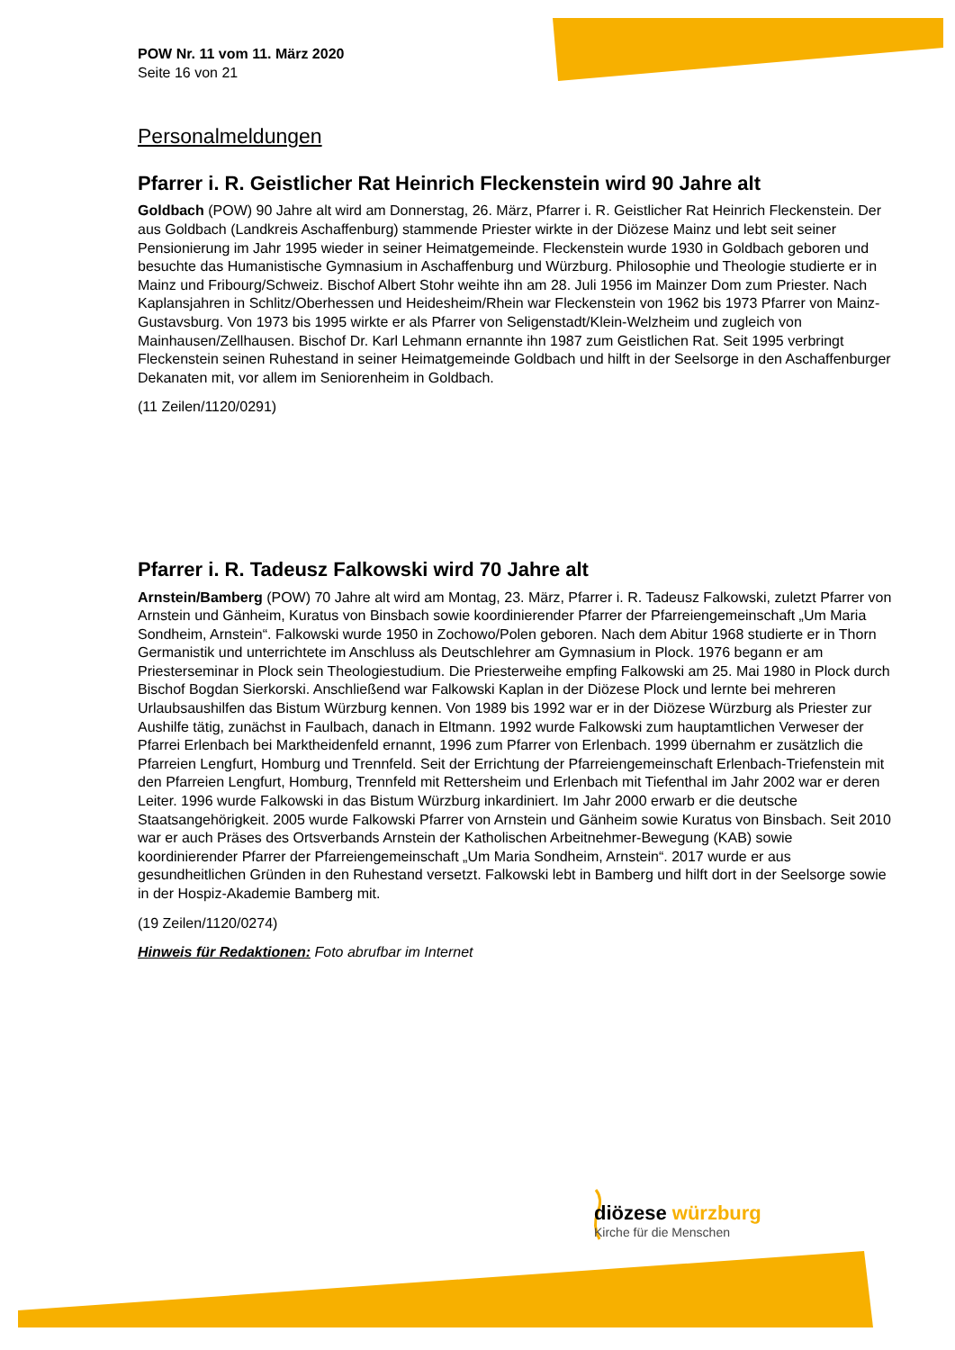POW Nr. 11 vom 11. März 2020
Seite 16 von 21
Personalmeldungen
Pfarrer i. R. Geistlicher Rat Heinrich Fleckenstein wird 90 Jahre alt
Goldbach (POW) 90 Jahre alt wird am Donnerstag, 26. März, Pfarrer i. R. Geistlicher Rat Heinrich Fleckenstein. Der aus Goldbach (Landkreis Aschaffenburg) stammende Priester wirkte in der Diözese Mainz und lebt seit seiner Pensionierung im Jahr 1995 wieder in seiner Heimatgemeinde. Fleckenstein wurde 1930 in Goldbach geboren und besuchte das Humanistische Gymnasium in Aschaffenburg und Würzburg. Philosophie und Theologie studierte er in Mainz und Fribourg/Schweiz. Bischof Albert Stohr weihte ihn am 28. Juli 1956 im Mainzer Dom zum Priester. Nach Kaplansjahren in Schlitz/Oberhessen und Heidesheim/Rhein war Fleckenstein von 1962 bis 1973 Pfarrer von Mainz-Gustavsburg. Von 1973 bis 1995 wirkte er als Pfarrer von Seligenstadt/Klein-Welzheim und zugleich von Mainhausen/Zellhausen. Bischof Dr. Karl Lehmann ernannte ihn 1987 zum Geistlichen Rat. Seit 1995 verbringt Fleckenstein seinen Ruhestand in seiner Heimatgemeinde Goldbach und hilft in der Seelsorge in den Aschaffenburger Dekanaten mit, vor allem im Seniorenheim in Goldbach.
(11 Zeilen/1120/0291)
Pfarrer i. R. Tadeusz Falkowski wird 70 Jahre alt
Arnstein/Bamberg (POW) 70 Jahre alt wird am Montag, 23. März, Pfarrer i. R. Tadeusz Falkowski, zuletzt Pfarrer von Arnstein und Gänheim, Kuratus von Binsbach sowie koordinierender Pfarrer der Pfarreiengemeinschaft „Um Maria Sondheim, Arnstein“. Falkowski wurde 1950 in Zochowo/Polen geboren. Nach dem Abitur 1968 studierte er in Thorn Germanistik und unterrichtete im Anschluss als Deutschlehrer am Gymnasium in Plock. 1976 begann er am Priesterseminar in Plock sein Theologiestudium. Die Priesterweihe empfing Falkowski am 25. Mai 1980 in Plock durch Bischof Bogdan Sierkorski. Anschließend war Falkowski Kaplan in der Diözese Plock und lernte bei mehreren Urlaubsaushilfen das Bistum Würzburg kennen. Von 1989 bis 1992 war er in der Diözese Würzburg als Priester zur Aushilfe tätig, zunächst in Faulbach, danach in Eltmann. 1992 wurde Falkowski zum hauptamtlichen Verweser der Pfarrei Erlenbach bei Marktheidenfeld ernannt, 1996 zum Pfarrer von Erlenbach. 1999 übernahm er zusätzlich die Pfarreien Lengfurt, Homburg und Trennfeld. Seit der Errichtung der Pfarreiengemeinschaft Erlenbach-Triefenstein mit den Pfarreien Lengfurt, Homburg, Trennfeld mit Rettersheim und Erlenbach mit Tiefenthal im Jahr 2002 war er deren Leiter. 1996 wurde Falkowski in das Bistum Würzburg inkardiniert. Im Jahr 2000 erwarb er die deutsche Staatsangehörigkeit. 2005 wurde Falkowski Pfarrer von Arnstein und Gänheim sowie Kuratus von Binsbach. Seit 2010 war er auch Präses des Ortsverbands Arnstein der Katholischen Arbeitnehmer-Bewegung (KAB) sowie koordinierender Pfarrer der Pfarreiengemeinschaft „Um Maria Sondheim, Arnstein“. 2017 wurde er aus gesundheitlichen Gründen in den Ruhestand versetzt. Falkowski lebt in Bamberg und hilft dort in der Seelsorge sowie in der Hospiz-Akademie Bamberg mit.
(19 Zeilen/1120/0274)
Hinweis für Redaktionen: Foto abrufbar im Internet
diözese würzburg
Kirche für die Menschen